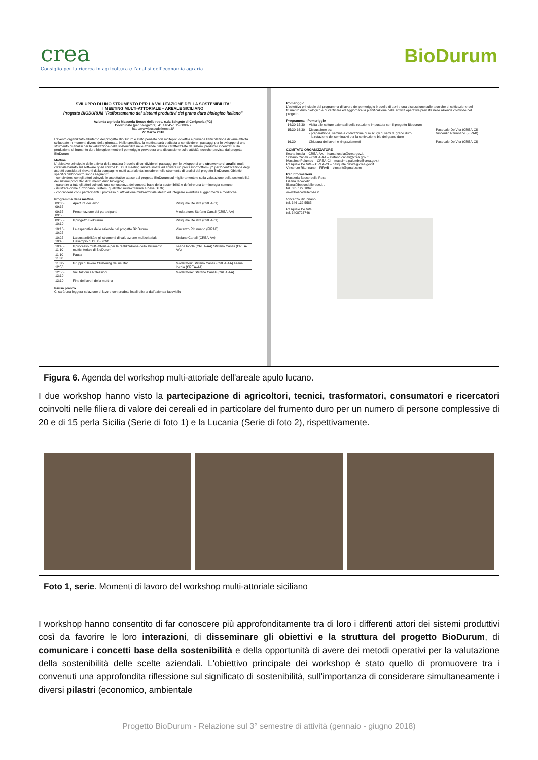crea
Consiglio per la ricerca in agricoltura e l'analisi dell'economia agraria
BioDurum
SVILUPPO DI UNO STRUMENTO PER LA VALUTAZIONE DELLA SOSTENIBILITA'
I MEETING MULTI-ATTORIALE – AREALE SICILIANO
Progetto BIODURUM "Rafforzamento dei sistemi produttivi del grano duro biologico italiano"
Azienda agricola Masseria Bosco delle rose, c.da Stingete di Cerignola (FG)
Coordinate (per navigatore): 41.146457, 15.800077
http://www.boscodellerose.it/
27 Marzo 2018
L'evento organizzato all'interno del progetto BioDurum è stato pensato con molteplici obiettivi e prevede l'articolazione di varie attività sviluppate in momenti diversi della giornata. Nello specifico, la mattina sarà dedicata a condividere i passaggi per lo sviluppo di uno strumento di analisi per la valutazione della sostenibilità nelle aziende italiane caratterizzate da sistemi produttivi incentrati sulla produzione di frumento duro biologico mentre il pomeriggio prevederà una discussione sulle attività tecniche previste dal progetto BioDurum
Mattina
L' obiettivo principale delle attività della mattina è quello di condividere i passaggi per lo sviluppo di uno strumento di analisi multi-criteriale basato sul software open source DEXi. Il meeting servirà inoltre ad attivare un processo "bottom-up" per l'identificazione degli aspetti considerati rilevanti dalla compagine multi-attoriale da includere nello strumento di analisi del progetto BioDurum. Obiettivi specifici dell'incontro sono i seguenti:
- condividere con gli attori coinvolti le aspettative attese dal progetto BioDurum sul miglioramento e sulla valutazione della sostenibilità dei sistemi produttivi di frumento duro biologico;
- garantire a tutti gli attori coinvolti una conoscenza dei concetti base della sostenibilità e definire una terminologia comune;
- illustrare come funzionano i sistemi qualitativi multi-criteriale a base DEXi;
- condividere con i partecipanti il processo di attivazione multi-attoriale ideato ed integrare eventuali suggerimenti e modifiche.
Programma della mattina
| 09:30-09:35 | Apertura dei lavori | Pasquale De Vita (CREA-CI) |
| 09:35-09:55 | Presentazione dei partecipanti | Moderatore: Stefano Canali (CREA-AA) |
| 09:55-10:10 | Il progetto BioDurum | Pasquale De Vita (CREA-CI) |
| 10:10-10:25 | Le aspettative delle aziende nel progetto BioDurum | Vincenzo Ritunnano (FIRAB) |
| 10:25-10:45 | La sostenibilità e gli strumenti di valutazione multicriteriale. L'esempio di DEXi-BIOrt | Stefano Canali (CREA-AA) |
| 10:45-11:10 | Il processo multi-attoriale per la realizzazione dello strumento multicriteriale di BioDurum | Ileana Iocola (CREA-AA) Stefano Canali (CREA-AA) |
| 11:10-11:30 | Pausa | |
| 11:30-12:50 | Gruppi di lavoro Clustering dei risultati | Moderatori: Stefano Canali (CREA-AA) Ileana Iocola (CREA-AA) |
| 12:50-13:10 | Valutazioni e Riflessioni | Moderatore: Stefano Canali (CREA-AA) |
| 13:10 | Fine dei lavori della mattina | |
Pausa pranzo
Ci sarà una leggera colazione di lavoro con prodotti locali offerta dall'azienda Iacoviello
Pomeriggio
L'obiettivo principale del programma di lavoro del pomeriggio è quello di aprire una discussione sulle tecniche di coltivazione del frumento duro biologico e di verificare ed aggiornare la pianificazione delle attività operative previste nelle aziende coinvolte nel progetto.
Programma - Pomeriggio
| 14:30-15:30 | Visita alle colture aziendali della rotazione impostata con il progetto Biodurum | |
| 15:30-16:30 | Discussione su: - preparazione, semina e coltivazione di miscugli di semi di grano duro; - la rotazione dei seminativi per la coltivazione bio del grano duro | Pasquale De Vita (CREA-CI) Vincenzo Ritunnano (FIRAB) |
| 16.30 | Chiusura dei lavori e ringraziamenti | Pasquale De Vita (CREA-CI) |
COMITATO ORGANIZZATORE
Ileana Iocola – CREA-AA – ileana.iocola@crea.gov.it
Stefano Canali – CREA-AA – stefano.canali@crea.gov.it
Massimo Palumbo – CREA-CI – massimo.palumbo@crea.gov.it
Pasquale De Vita – CREA-CI – pasquale.devita@crea.gov.it
Vincenzo Ritunnano – FIRAB – vincerit@gmail.com
Per Informazioni
Masseria Bosco delle Rose
Liliana Iacoviello
liliana@boscodellerose.it ,
tel. 335 122 1862
www.boscodellerose.it
Vincenzo Ritunnano
tel. 346 132 5585
Pasquale De Vita
tel. 3408723746
Figura 6. Agenda del workshop multi-attoriale dell'areale apulo lucano.
I due workshop hanno visto la partecipazione di agricoltori, tecnici, trasformatori, consumatori e ricercatori coinvolti nelle filiera di valore dei cereali ed in particolare del frumento duro per un numero di persone complessive di 20 e di 15 perla Sicilia (Serie di foto 1) e la Lucania (Serie di foto 2), rispettivamente.
Foto 1, serie. Momenti di lavoro del workshop multi-attoriale siciliano
I workshop hanno consentito di far conoscere più approfonditamente tra di loro i differenti attori dei sistemi produttivi così da favorire le loro interazioni, di disseminare gli obiettivi e la struttura del progetto BioDurum, di comunicare i concetti base della sostenibilità e della opportunità di avere dei metodi operativi per la valutazione della sostenibilità delle scelte aziendali. L'obiettivo principale dei workshop è stato quello di promuovere tra i convenuti una approfondita riflessione sul significato di sostenibilità, sull'importanza di considerare simultaneamente i diversi pilastri (economico, ambientale
Progetto BioDurum - Relazione sul 3° semestre di attività (gennaio - giugno 2018)